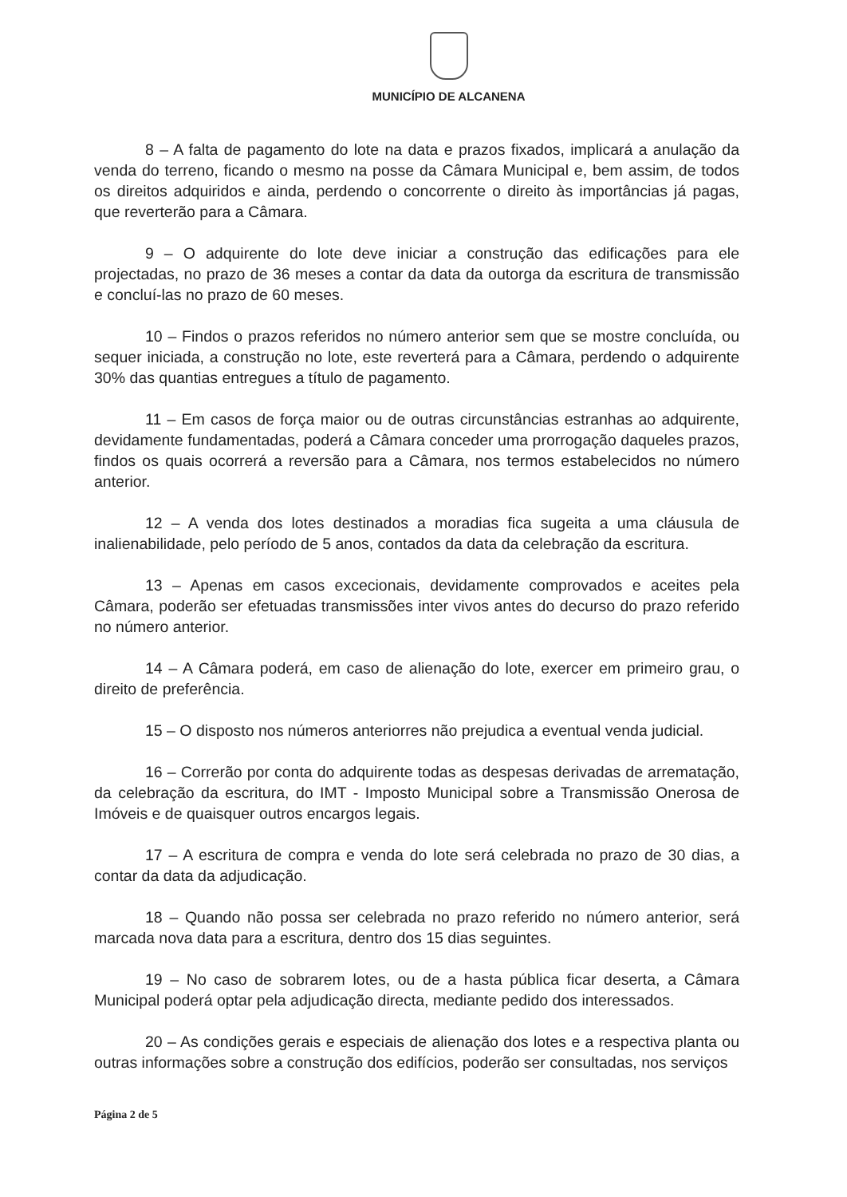MUNICÍPIO DE ALCANENA
8 – A falta de pagamento do lote na data e prazos fixados, implicará a anulação da venda do terreno, ficando o mesmo na posse da Câmara Municipal e, bem assim, de todos os direitos adquiridos e ainda, perdendo o concorrente o direito às importâncias já pagas, que reverterão para a Câmara.
9 – O adquirente do lote deve iniciar a construção das edificações para ele projectadas, no prazo de 36 meses a contar da data da outorga da escritura de transmissão e concluí-las no prazo de 60 meses.
10 – Findos o prazos referidos no número anterior sem que se mostre concluída, ou sequer iniciada, a construção no lote, este reverterá para a Câmara, perdendo o adquirente 30% das quantias entregues a título de pagamento.
11 – Em casos de força maior ou de outras circunstâncias estranhas ao adquirente, devidamente fundamentadas, poderá a Câmara conceder uma prorrogação daqueles prazos, findos os quais ocorrerá a reversão para a Câmara, nos termos estabelecidos no número anterior.
12 – A venda dos lotes destinados a moradias fica sugeita a uma cláusula de inalienabilidade, pelo período de 5 anos, contados da data da celebração da escritura.
13 – Apenas em casos excecionais, devidamente comprovados e aceites pela Câmara, poderão ser efetuadas transmissões inter vivos antes do decurso do prazo referido no número anterior.
14 – A Câmara poderá, em caso de alienação do lote, exercer em primeiro grau, o direito de preferência.
15 – O disposto nos números anteriorres não prejudica a eventual venda judicial.
16 – Correrão por conta do adquirente todas as despesas derivadas de arrematação, da celebração da escritura, do IMT - Imposto Municipal sobre a Transmissão Onerosa de Imóveis e de quaisquer outros encargos legais.
17 – A escritura de compra e venda do lote será celebrada no prazo de 30 dias, a contar da data da adjudicação.
18 – Quando não possa ser celebrada no prazo referido no número anterior, será marcada nova data para a escritura, dentro dos 15 dias seguintes.
19 – No caso de sobrarem lotes, ou de a hasta pública ficar deserta, a Câmara Municipal poderá optar pela adjudicação directa, mediante pedido dos interessados.
20 – As condições gerais e especiais de alienação dos lotes e a respectiva planta ou outras informações sobre a construção dos edifícios, poderão ser consultadas, nos serviços
Página 2 de 5